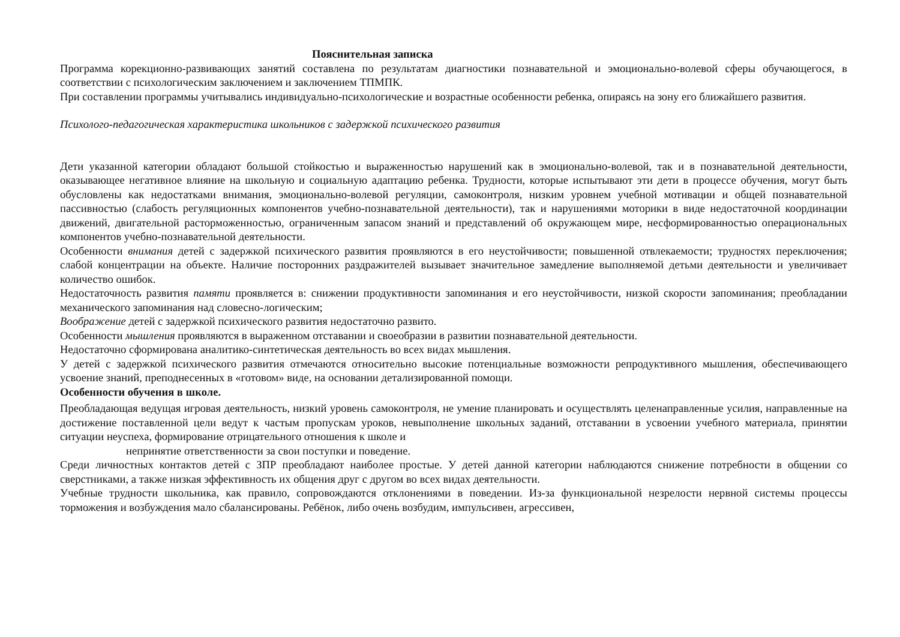Пояснительная записка
Программа корекционно-развивающих занятий составлена по результатам диагностики познавательной и эмоционально-волевой сферы обучающегося, в соответствии с психологическим заключением и заключением ТПМПК.
При составлении программы учитывались индивидуально-психологические и возрастные особенности ребенка, опираясь на зону его ближайшего развития.
Психолого-педагогическая характеристика школьников с задержкой психического развития
Дети указанной категории обладают большой стойкостью и выраженностью нарушений как в эмоционально-волевой, так и в познавательной деятельности, оказывающее негативное влияние на школьную и социальную адаптацию ребенка. Трудности, которые испытывают эти дети в процессе обучения, могут быть обусловлены как недостатками внимания, эмоционально-волевой регуляции, самоконтроля, низким уровнем учебной мотивации и общей познавательной пассивностью (слабость регуляционных компонентов учебно-познавательной деятельности), так и нарушениями моторики в виде недостаточной координации движений, двигательной расторможенностью, ограниченным запасом знаний и представлений об окружающем мире, несформированностью операциональных компонентов учебно-познавательной деятельности.
Особенности внимания детей с задержкой психического развития проявляются в его неустойчивости; повышенной отвлекаемости; трудностях переключения; слабой концентрации на объекте. Наличие посторонних раздражителей вызывает значительное замедление выполняемой детьми деятельности и увеличивает количество ошибок.
Недостаточность развития памяти проявляется в: снижении продуктивности запоминания и его неустойчивости, низкой скорости запоминания; преобладании механического запоминания над словесно-логическим;
Воображение детей с задержкой психического развития недостаточно развито.
Особенности мышления проявляются в выраженном отставании и своеобразии в развитии познавательной деятельности.
Недостаточно сформирована аналитико-синтетическая деятельность во всех видах мышления.
У детей с задержкой психического развития отмечаются относительно высокие потенциальные возможности репродуктивного мышления, обеспечивающего усвоение знаний, преподнесенных в «готовом» виде, на основании детализированной помощи.
Особенности обучения в школе.
Преобладающая ведущая игровая деятельность, низкий уровень самоконтроля, не умение планировать и осуществлять целенаправленные усилия, направленные на достижение поставленной цели ведут к частым пропускам уроков, невыполнение школьных заданий, отставании в усвоении учебного материала, принятии ситуации неуспеха, формирование отрицательного отношения к школе и
непринятие ответственности за свои поступки и поведение.
Среди личностных контактов детей с ЗПР преобладают наиболее простые. У детей данной категории наблюдаются снижение потребности в общении со сверстниками, а также низкая эффективность их общения друг с другом во всех видах деятельности.
Учебные трудности школьника, как правило, сопровождаются отклонениями в поведении. Из-за функциональной незрелости нервной системы процессы торможения и возбуждения мало сбалансированы. Ребёнок, либо очень возбудим, импульсивен, агрессивен,